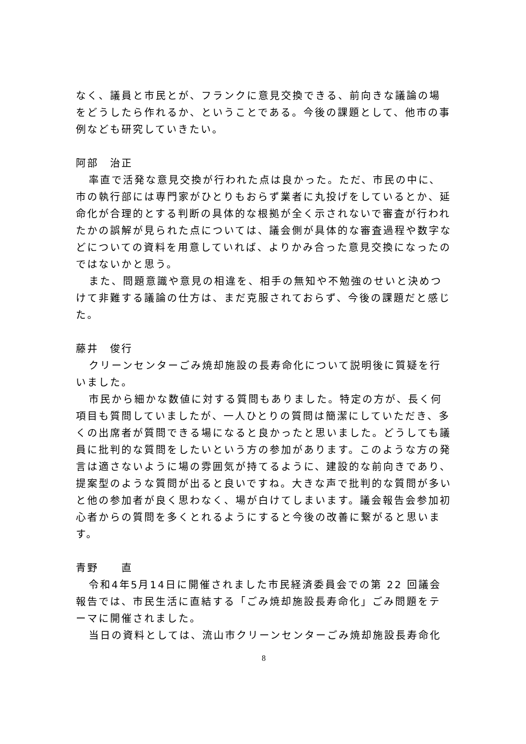なく、議員と市民とが、フランクに意見交換できる、前向きな議論の場をどうしたら作れるか、ということである。今後の課題として、他市の事例なども研究していきたい。
阿部　治正
率直で活発な意見交換が行われた点は良かった。ただ、市民の中に、市の執行部には専門家がひとりもおらず業者に丸投げをしているとか、延命化が合理的とする判断の具体的な根拠が全く示されないで審査が行われたかの誤解が見られた点については、議会側が具体的な審査過程や数字などについての資料を用意していれば、よりかみ合った意見交換になったのではないかと思う。
また、問題意識や意見の相違を、相手の無知や不勉強のせいと決めつけて非難する議論の仕方は、まだ克服されておらず、今後の課題だと感じた。
藤井　俊行
クリーンセンターごみ焼却施設の長寿命化について説明後に質疑を行いました。
市民から細かな数値に対する質問もありました。特定の方が、長く何項目も質問していましたが、一人ひとりの質問は簡潔にしていただき、多くの出席者が質問できる場になると良かったと思いました。どうしても議員に批判的な質問をしたいという方の参加があります。このような方の発言は適さないように場の雰囲気が持てるように、建設的な前向きであり、提案型のような質問が出ると良いですね。大きな声で批判的な質問が多いと他の参加者が良く思わなく、場が白けてしまいます。議会報告会参加初心者からの質問を多くとれるようにすると今後の改善に繋がると思います。
青野　　直
令和4年5月14日に開催されました市民経済委員会での第 22 回議会報告では、市民生活に直結する「ごみ焼却施設長寿命化」ごみ問題をテーマに開催されました。
当日の資料としては、流山市クリーンセンターごみ焼却施設長寿命化
8